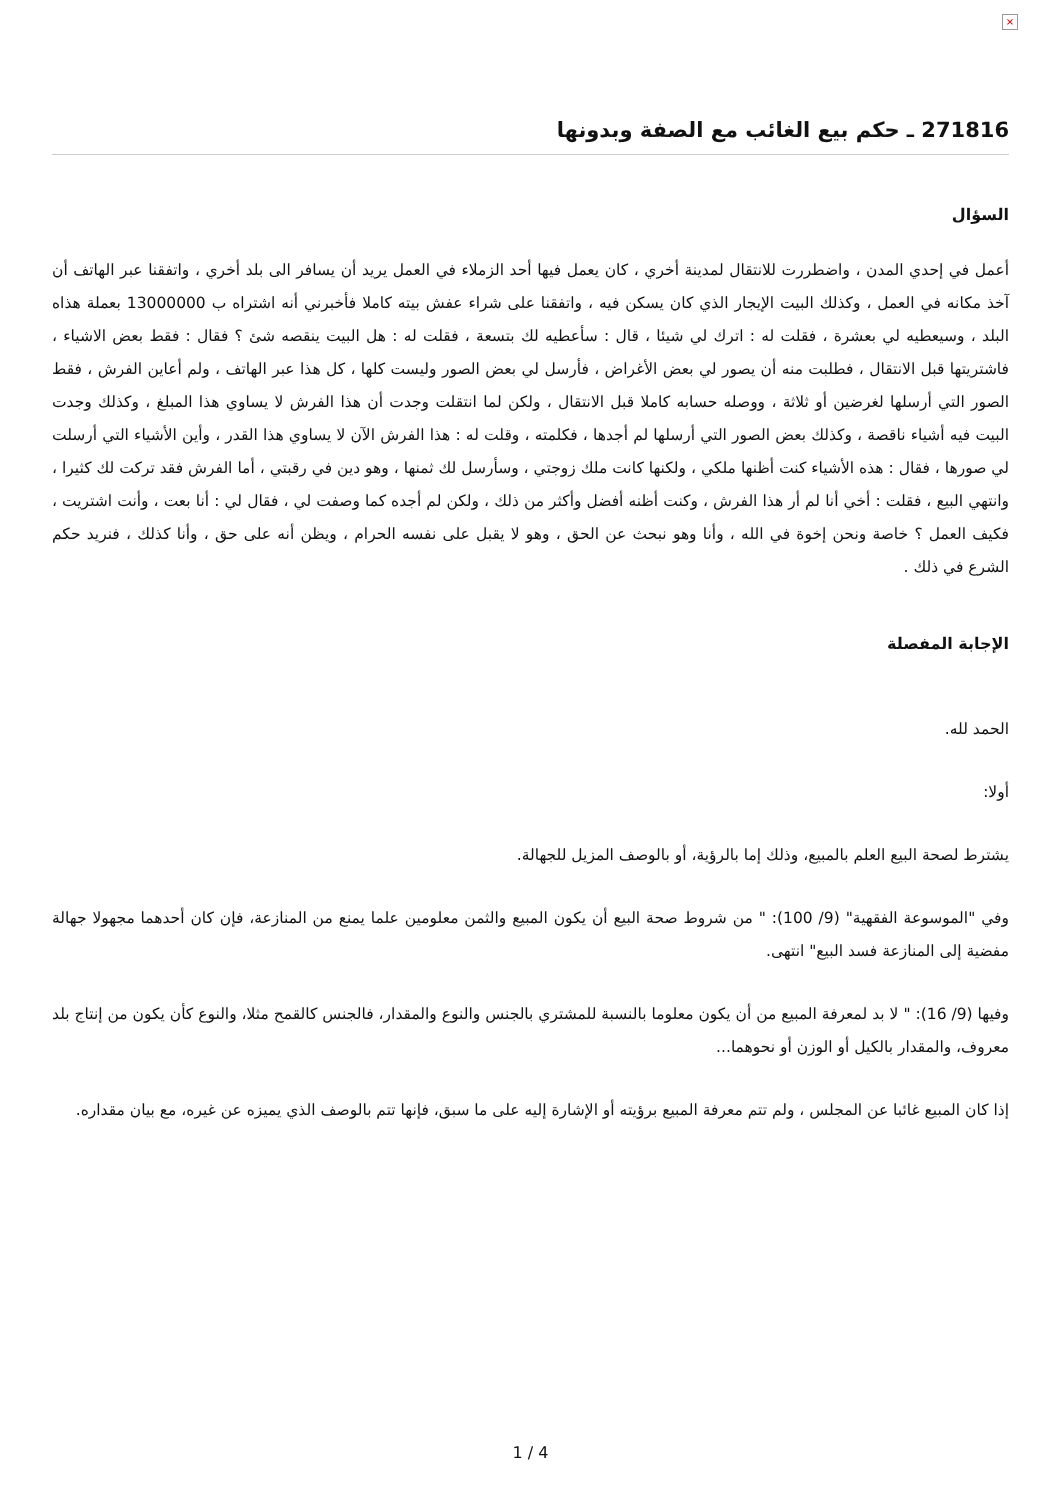×
271816 ـ حكم بيع الغائب مع الصفة وبدونها
السؤال
أعمل في إحدي المدن ، واضطررت للانتقال لمدينة أخري ، كان يعمل فيها أحد الزملاء في العمل يريد أن يسافر الى بلد أخري ، واتفقنا عبر الهاتف أن آخذ مكانه في العمل ، وكذلك البيت الإيجار الذي كان يسكن فيه ، واتفقنا على شراء عفش بيته كاملا فأخبرني أنه اشتراه ب 13000000 بعملة هذاه البلد ، وسيعطيه لي بعشرة ، فقلت له : اترك لي شيئا ، قال : سأعطيه لك بتسعة ، فقلت له : هل البيت ينقصه شئ ؟ فقال : فقط بعض الاشياء ، فاشتريتها قبل الانتقال ، فطلبت منه أن يصور لي بعض الأغراض ، فأرسل لي بعض الصور وليست كلها ، كل هذا عبر الهاتف ، ولم أعاين الفرش ، فقط الصور التي أرسلها لغرضين أو ثلاثة ، ووصله حسابه كاملا قبل الانتقال ، ولكن لما انتقلت وجدت أن هذا الفرش لا يساوي هذا المبلغ ، وكذلك وجدت البيت فيه أشياء ناقصة ، وكذلك بعض الصور التي أرسلها لم أجدها ، فكلمته ، وقلت له : هذا الفرش الآن لا يساوي هذا القدر ، وأين الأشياء التي أرسلت لي صورها ، فقال : هذه الأشياء كنت أظنها ملكي ، ولكنها كانت ملك زوجتي ، وسأرسل لك ثمنها ، وهو دين في رقبتي ، أما الفرش فقد تركت لك كثيرا ، وانتهي البيع ، فقلت : أخي أنا لم أر هذا الفرش ، وكنت أظنه أفضل وأكثر من ذلك ، ولكن لم أجده كما وصفت لي ، فقال لي : أنا بعت ، وأنت اشتريت ، فكيف العمل ؟ خاصة ونحن إخوة في الله ، وأنا وهو نبحث عن الحق ، وهو لا يقبل على نفسه الحرام ، ويظن أنه على حق ، وأنا كذلك ، فنريد حكم الشرع في ذلك .
الإجابة المفصلة
الحمد لله.
أولا:
يشترط لصحة البيع العلم بالمبيع، وذلك إما بالرؤية، أو بالوصف المزيل للجهالة.
وفي "الموسوعة الفقهية" (9/ 100): " من شروط صحة البيع أن يكون المبيع والثمن معلومين علما يمنع من المنازعة، فإن كان أحدهما مجهولا جهالة مفضية إلى المنازعة فسد البيع" انتهى.
وفيها (9/ 16): " لا بد لمعرفة المبيع من أن يكون معلوما بالنسبة للمشتري بالجنس والنوع والمقدار، فالجنس كالقمح مثلا، والنوع كأن يكون من إنتاج بلد معروف، والمقدار بالكيل أو الوزن أو نحوهما...
إذا كان المبيع غائبا عن المجلس ، ولم تتم معرفة المبيع برؤيته أو الإشارة إليه على ما سبق، فإنها تتم بالوصف الذي يميزه عن غيره، مع بيان مقداره.
1 / 4